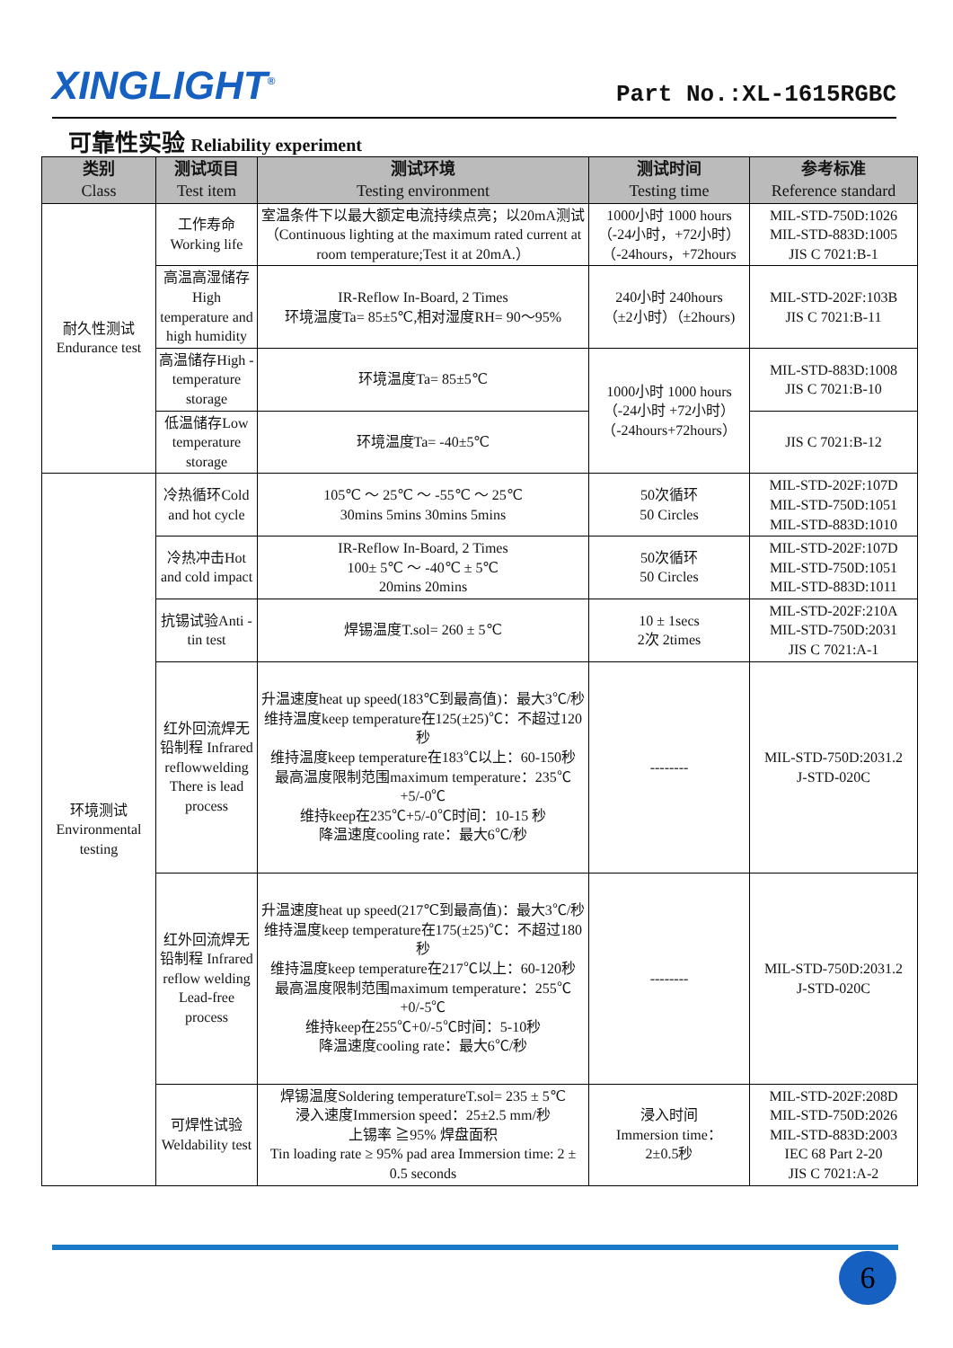XINGLIGHT<sup>®</sup>
Part No.:XL-1615RGBC
可靠性实验 Reliability experiment
| 类别 Class | 测试项目 Test item | 测试环境 Testing environment | 测试时间 Testing time | 参考标准 Reference standard |
| --- | --- | --- | --- | --- |
| 耐久性测试 Endurance test | 工作寿命 Working life | 室温条件下以最大额定电流持续点亮；以20mA测试（Continuous lighting at the maximum rated current at room temperature;Test it at 20mA.） | 1000小时 1000 hours （-24小时，+72小时） （-24hours，+72hours | MIL-STD-750D:1026 MIL-STD-883D:1005 JIS C 7021:B-1 |
| | 高温高湿储存High temperature and high humidity | IR-Reflow In-Board, 2 Times 环境温度Ta= 85±5℃,相对湿度RH= 90～95% | 240小时 240hours （±2小时）（±2hours) | MIL-STD-202F:103B JIS C 7021:B-11 |
| | 高温储存High -temperature storage | 环境温度Ta= 85±5℃ | 1000小时 1000 hours （-24小时 +72小时） （-24hours+72hours） | MIL-STD-883D:1008 JIS C 7021:B-10 |
| | 低温储存Low temperature storage | 环境温度Ta= -40±5℃ | | JIS C 7021:B-12 |
| 环境测试 Environmental testing | 冷热循环Cold and hot cycle | 105℃ ～ 25℃ ～ -55℃ ～ 25℃ 30mins 5mins 30mins 5mins | 50次循环 50 Circles | MIL-STD-202F:107D MIL-STD-750D:1051 MIL-STD-883D:1010 |
| | 冷热冲击Hot and cold impact | IR-Reflow In-Board, 2 Times 100± 5℃ ～ -40℃ ± 5℃ 20mins 20mins | 50次循环 50 Circles | MIL-STD-202F:107D MIL-STD-750D:1051 MIL-STD-883D:1011 |
| | 抗锡试验Anti -tin test | 焊锡温度T.sol= 260 ± 5℃ | 10 ± 1secs 2次 2times | MIL-STD-202F:210A MIL-STD-750D:2031 JIS C 7021:A-1 |
| | 红外回流焊无铅制程 Infrared reflowwelding There is lead process | 升温速度heat up speed(183℃到最高值)：最大3℃/秒 维持温度keep temperature在125(±25)℃：不超过120秒 维持温度keep temperature在183℃以上：60-150秒 最高温度限制范围maximum temperature：235℃+5/-0℃ 维持keep在235℃+5/-0℃时间：10-15 秒 降温速度cooling rate：最大6℃/秒 | -------- | MIL-STD-750D:2031.2 J-STD-020C |
| | 红外回流焊无铅制程 Infrared reflow welding Lead-free process | 升温速度heat up speed(217℃到最高值)：最大3℃/秒 维持温度keep temperature在175(±25)℃：不超过180秒 维持温度keep temperature在217℃以上：60-120秒 最高温度限制范围maximum temperature：255℃+0/-5℃ 维持keep在255℃+0/-5℃时间：5-10秒 降温速度cooling rate：最大6℃/秒 | -------- | MIL-STD-750D:2031.2 J-STD-020C |
| | 可焊性试验 Weldability test | 焊锡温度Soldering temperatureT.sol= 235 ± 5℃ 浸入速度Immersion speed：25±2.5 mm/秒 上锡率 ≧95% 焊盘面积 Tin loading rate ≥ 95% pad area Immersion time: 2 ± 0.5 seconds | 浸入时间 Immersion time： 2±0.5秒 | MIL-STD-202F:208D MIL-STD-750D:2026 MIL-STD-883D:2003 IEC 68 Part 2-20 JIS C 7021:A-2 |
6